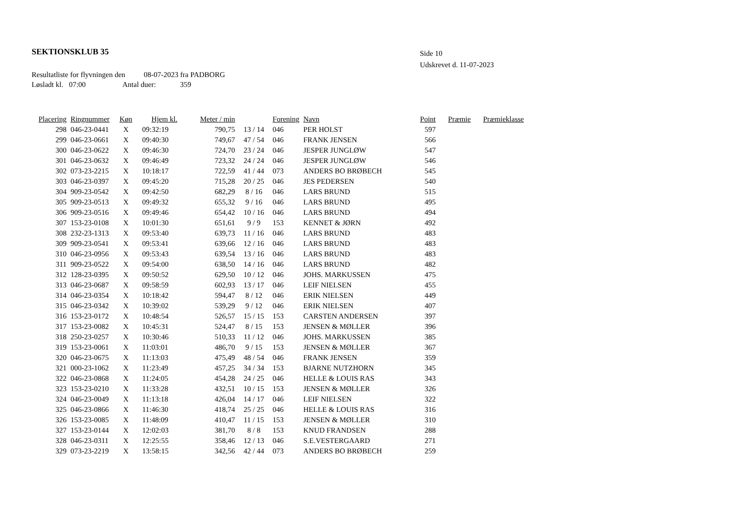SEKTIONSKLUB 35
Side 10
Udskrevet d. 11-07-2023
Resultatliste for flyvningen den 08-07-2023 fra PADBORG
Løsladt kl. 07:00 Antal duer: 359
| Placering | Ringnummer | Køn | Hjem kl. | Meter / min | | Forening | Navn | Point | Præmie | Præmieklasse |
| --- | --- | --- | --- | --- | --- | --- | --- | --- | --- | --- |
| 298 | 046-23-0441 | X | 09:32:19 | 790,75 | 13 / 14 | 046 | PER HOLST | 597 | | |
| 299 | 046-23-0661 | X | 09:40:30 | 749,67 | 47 / 54 | 046 | FRANK JENSEN | 566 | | |
| 300 | 046-23-0622 | X | 09:46:30 | 724,70 | 23 / 24 | 046 | JESPER JUNGLØW | 547 | | |
| 301 | 046-23-0632 | X | 09:46:49 | 723,32 | 24 / 24 | 046 | JESPER JUNGLØW | 546 | | |
| 302 | 073-23-2215 | X | 10:18:17 | 722,59 | 41 / 44 | 073 | ANDERS BO BRØBECH | 545 | | |
| 303 | 046-23-0397 | X | 09:45:20 | 715,28 | 20 / 25 | 046 | JES PEDERSEN | 540 | | |
| 304 | 909-23-0542 | X | 09:42:50 | 682,29 | 8 / 16 | 046 | LARS BRUND | 515 | | |
| 305 | 909-23-0513 | X | 09:49:32 | 655,32 | 9 / 16 | 046 | LARS BRUND | 495 | | |
| 306 | 909-23-0516 | X | 09:49:46 | 654,42 | 10 / 16 | 046 | LARS BRUND | 494 | | |
| 307 | 153-23-0108 | X | 10:01:30 | 651,61 | 9 / 9 | 153 | KENNET & JØRN | 492 | | |
| 308 | 232-23-1313 | X | 09:53:40 | 639,73 | 11 / 16 | 046 | LARS BRUND | 483 | | |
| 309 | 909-23-0541 | X | 09:53:41 | 639,66 | 12 / 16 | 046 | LARS BRUND | 483 | | |
| 310 | 046-23-0956 | X | 09:53:43 | 639,54 | 13 / 16 | 046 | LARS BRUND | 483 | | |
| 311 | 909-23-0522 | X | 09:54:00 | 638,50 | 14 / 16 | 046 | LARS BRUND | 482 | | |
| 312 | 128-23-0395 | X | 09:50:52 | 629,50 | 10 / 12 | 046 | JOHS. MARKUSSEN | 475 | | |
| 313 | 046-23-0687 | X | 09:58:59 | 602,93 | 13 / 17 | 046 | LEIF NIELSEN | 455 | | |
| 314 | 046-23-0354 | X | 10:18:42 | 594,47 | 8 / 12 | 046 | ERIK NIELSEN | 449 | | |
| 315 | 046-23-0342 | X | 10:39:02 | 539,29 | 9 / 12 | 046 | ERIK NIELSEN | 407 | | |
| 316 | 153-23-0172 | X | 10:48:54 | 526,57 | 15 / 15 | 153 | CARSTEN ANDERSEN | 397 | | |
| 317 | 153-23-0082 | X | 10:45:31 | 524,47 | 8 / 15 | 153 | JENSEN & MØLLER | 396 | | |
| 318 | 250-23-0257 | X | 10:30:46 | 510,33 | 11 / 12 | 046 | JOHS. MARKUSSEN | 385 | | |
| 319 | 153-23-0061 | X | 11:03:01 | 486,70 | 9 / 15 | 153 | JENSEN & MØLLER | 367 | | |
| 320 | 046-23-0675 | X | 11:13:03 | 475,49 | 48 / 54 | 046 | FRANK JENSEN | 359 | | |
| 321 | 000-23-1062 | X | 11:23:49 | 457,25 | 34 / 34 | 153 | BJARNE NUTZHORN | 345 | | |
| 322 | 046-23-0868 | X | 11:24:05 | 454,28 | 24 / 25 | 046 | HELLE & LOUIS RAS | 343 | | |
| 323 | 153-23-0210 | X | 11:33:28 | 432,51 | 10 / 15 | 153 | JENSEN & MØLLER | 326 | | |
| 324 | 046-23-0049 | X | 11:13:18 | 426,04 | 14 / 17 | 046 | LEIF NIELSEN | 322 | | |
| 325 | 046-23-0866 | X | 11:46:30 | 418,74 | 25 / 25 | 046 | HELLE & LOUIS RAS | 316 | | |
| 326 | 153-23-0085 | X | 11:48:09 | 410,47 | 11 / 15 | 153 | JENSEN & MØLLER | 310 | | |
| 327 | 153-23-0144 | X | 12:02:03 | 381,70 | 8 / 8 | 153 | KNUD FRANDSEN | 288 | | |
| 328 | 046-23-0311 | X | 12:25:55 | 358,46 | 12 / 13 | 046 | S.E.VESTERGAARD | 271 | | |
| 329 | 073-23-2219 | X | 13:58:15 | 342,56 | 42 / 44 | 073 | ANDERS BO BRØBECH | 259 | | |